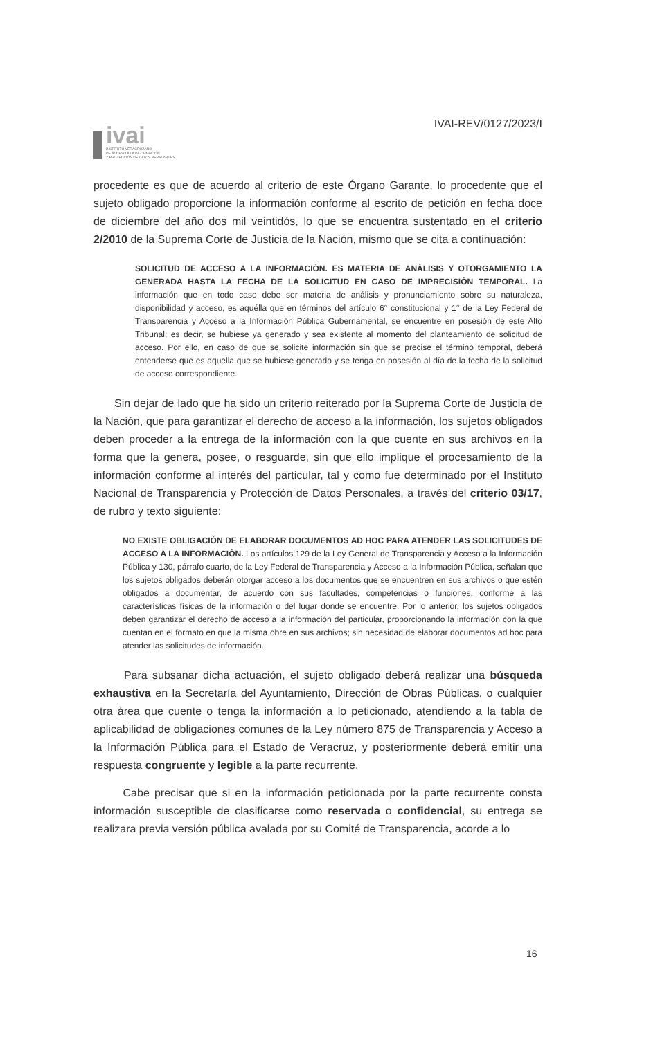ivai
INSTITUTO VERACRUZANO
DE ACCESO A LA INFORMACIÓN
Y PROTECCIÓN DE DATOS PERSONALES
IVAI-REV/0127/2023/I
procedente es que de acuerdo al criterio de este Órgano Garante, lo procedente que el sujeto obligado proporcione la información conforme al escrito de petición en fecha doce de diciembre del año dos mil veintidós, lo que se encuentra sustentado en el criterio 2/2010 de la Suprema Corte de Justicia de la Nación, mismo que se cita a continuación:
SOLICITUD DE ACCESO A LA INFORMACIÓN. ES MATERIA DE ANÁLISIS Y OTORGAMIENTO LA GENERADA HASTA LA FECHA DE LA SOLICITUD EN CASO DE IMPRECISIÓN TEMPORAL. La información que en todo caso debe ser materia de análisis y pronunciamiento sobre su naturaleza, disponibilidad y acceso, es aquélla que en términos del artículo 6° constitucional y 1° de la Ley Federal de Transparencia y Acceso a la Información Pública Gubernamental, se encuentre en posesión de este Alto Tribunal; es decir, se hubiese ya generado y sea existente al momento del planteamiento de solicitud de acceso. Por ello, en caso de que se solicite información sin que se precise el término temporal, deberá entenderse que es aquella que se hubiese generado y se tenga en posesión al día de la fecha de la solicitud de acceso correspondiente.
Sin dejar de lado que ha sido un criterio reiterado por la Suprema Corte de Justicia de la Nación, que para garantizar el derecho de acceso a la información, los sujetos obligados deben proceder a la entrega de la información con la que cuente en sus archivos en la forma que la genera, posee, o resguarde, sin que ello implique el procesamiento de la información conforme al interés del particular, tal y como fue determinado por el Instituto Nacional de Transparencia y Protección de Datos Personales, a través del criterio 03/17, de rubro y texto siguiente:
NO EXISTE OBLIGACIÓN DE ELABORAR DOCUMENTOS AD HOC PARA ATENDER LAS SOLICITUDES DE ACCESO A LA INFORMACIÓN. Los artículos 129 de la Ley General de Transparencia y Acceso a la Información Pública y 130, párrafo cuarto, de la Ley Federal de Transparencia y Acceso a la Información Pública, señalan que los sujetos obligados deberán otorgar acceso a los documentos que se encuentren en sus archivos o que estén obligados a documentar, de acuerdo con sus facultades, competencias o funciones, conforme a las características físicas de la información o del lugar donde se encuentre. Por lo anterior, los sujetos obligados deben garantizar el derecho de acceso a la información del particular, proporcionando la información con la que cuentan en el formato en que la misma obre en sus archivos; sin necesidad de elaborar documentos ad hoc para atender las solicitudes de información.
Para subsanar dicha actuación, el sujeto obligado deberá realizar una búsqueda exhaustiva en la Secretaría del Ayuntamiento, Dirección de Obras Públicas, o cualquier otra área que cuente o tenga la información a lo peticionado, atendiendo a la tabla de aplicabilidad de obligaciones comunes de la Ley número 875 de Transparencia y Acceso a la Información Pública para el Estado de Veracruz, y posteriormente deberá emitir una respuesta congruente y legible a la parte recurrente.
Cabe precisar que si en la información peticionada por la parte recurrente consta información susceptible de clasificarse como reservada o confidencial, su entrega se realizara previa versión pública avalada por su Comité de Transparencia, acorde a lo
16